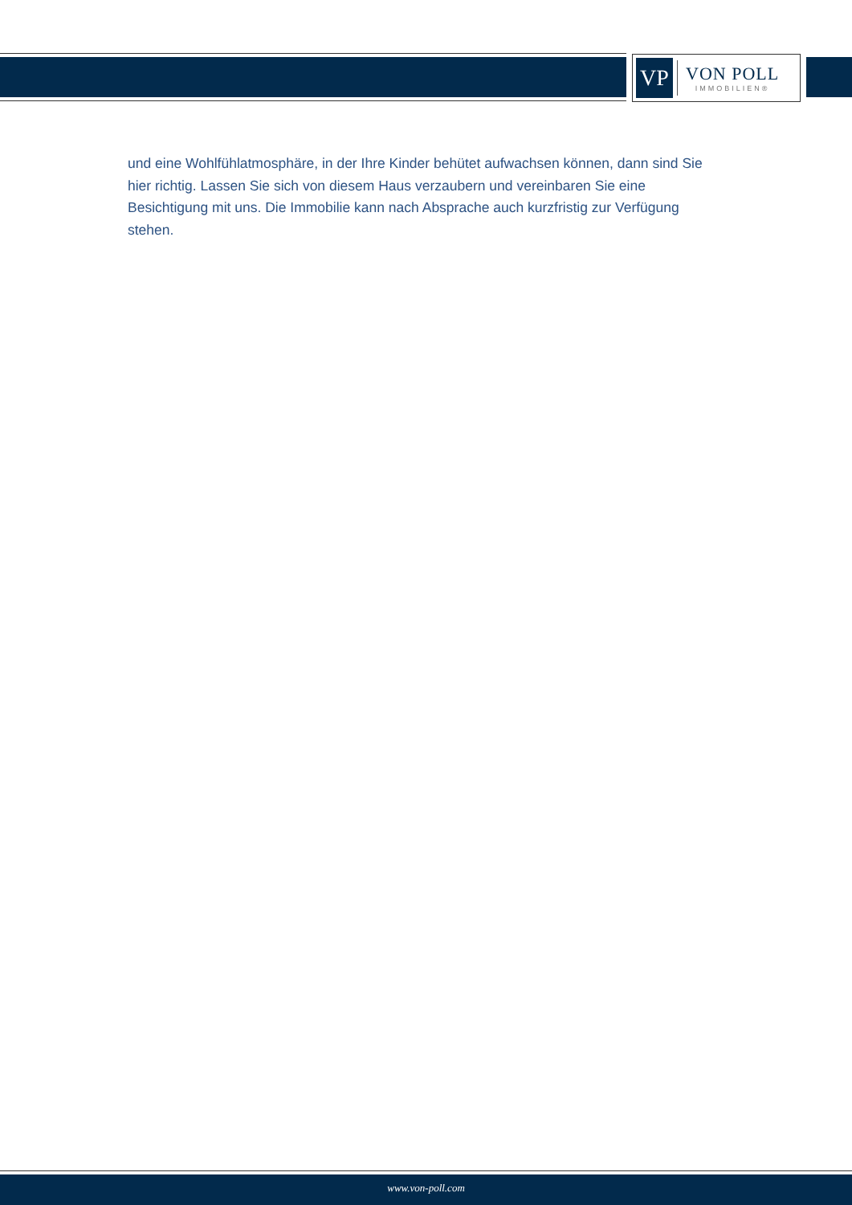VP
VON POLL
IMMOBILIEN®
und eine Wohlfühlatmosphäre, in der Ihre Kinder behütet aufwachsen können, dann sind Sie hier richtig. Lassen Sie sich von diesem Haus verzaubern und vereinbaren Sie eine Besichtigung mit uns. Die Immobilie kann nach Absprache auch kurzfristig zur Verfügung stehen.
www.von-poll.com